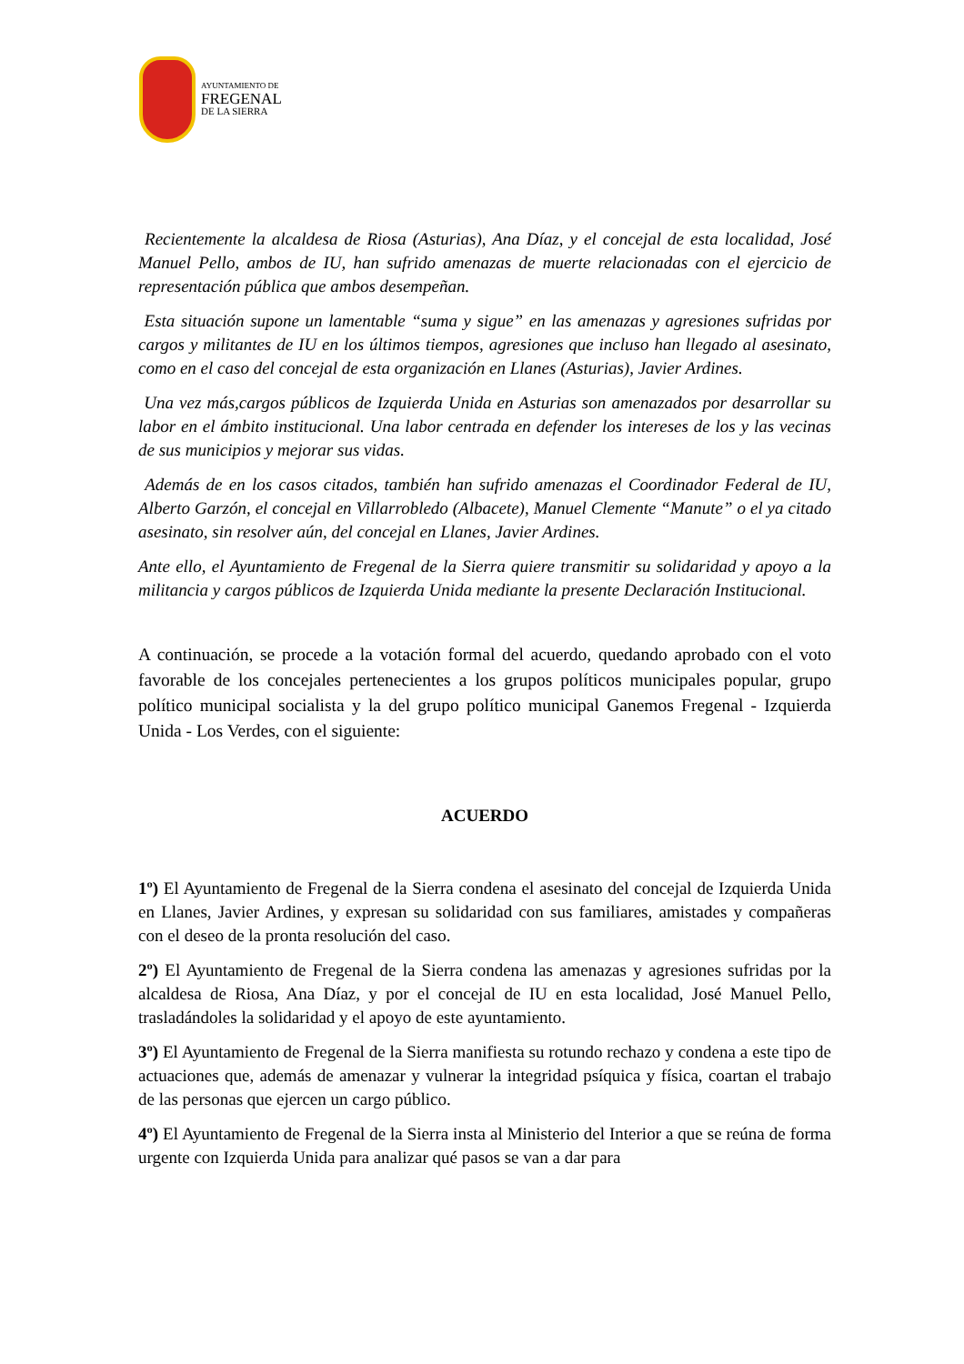AYUNTAMIENTO DE
FREGENAL
DE LA SIERRA
Recientemente la alcaldesa de Riosa (Asturias), Ana Díaz, y el concejal de esta localidad, José Manuel Pello, ambos de IU, han sufrido amenazas de muerte relacionadas con el ejercicio de representación pública que ambos desempeñan.
Esta situación supone un lamentable “suma y sigue” en las amenazas y agresiones sufridas por cargos y militantes de IU en los últimos tiempos, agresiones que incluso han llegado al asesinato, como en el caso del concejal de esta organización en Llanes (Asturias), Javier Ardines.
Una vez más,cargos públicos de Izquierda Unida en Asturias son amenazados por desarrollar su labor en el ámbito institucional. Una labor centrada en defender los intereses de los y las vecinas de sus municipios y mejorar sus vidas.
Además de en los casos citados, también han sufrido amenazas el Coordinador Federal de IU, Alberto Garzón, el concejal en Villarrobledo (Albacete), Manuel Clemente “Manute” o el ya citado asesinato, sin resolver aún, del concejal en Llanes, Javier Ardines.
Ante ello, el Ayuntamiento de Fregenal de la Sierra quiere transmitir su solidaridad y apoyo a la militancia y cargos públicos de Izquierda Unida mediante la presente Declaración Institucional.
A continuación, se procede a la votación formal del acuerdo, quedando aprobado con el voto favorable de los concejales pertenecientes a los grupos políticos municipales popular, grupo político municipal socialista y la del grupo político municipal Ganemos Fregenal - Izquierda Unida - Los Verdes, con el siguiente:
ACUERDO
1º) El Ayuntamiento de Fregenal de la Sierra condena el asesinato del concejal de Izquierda Unida en Llanes, Javier Ardines, y expresan su solidaridad con sus familiares, amistades y compañeras con el deseo de la pronta resolución del caso.
2º) El Ayuntamiento de Fregenal de la Sierra condena las amenazas y agresiones sufridas por la alcaldesa de Riosa, Ana Díaz, y por el concejal de IU en esta localidad, José Manuel Pello, trasladándoles la solidaridad y el apoyo de este ayuntamiento.
3º) El Ayuntamiento de Fregenal de la Sierra manifiesta su rotundo rechazo y condena a este tipo de actuaciones que, además de amenazar y vulnerar la integridad psíquica y física, coartan el trabajo de las personas que ejercen un cargo público.
4º) El Ayuntamiento de Fregenal de la Sierra insta al Ministerio del Interior a que se reúna de forma urgente con Izquierda Unida para analizar qué pasos se van a dar para